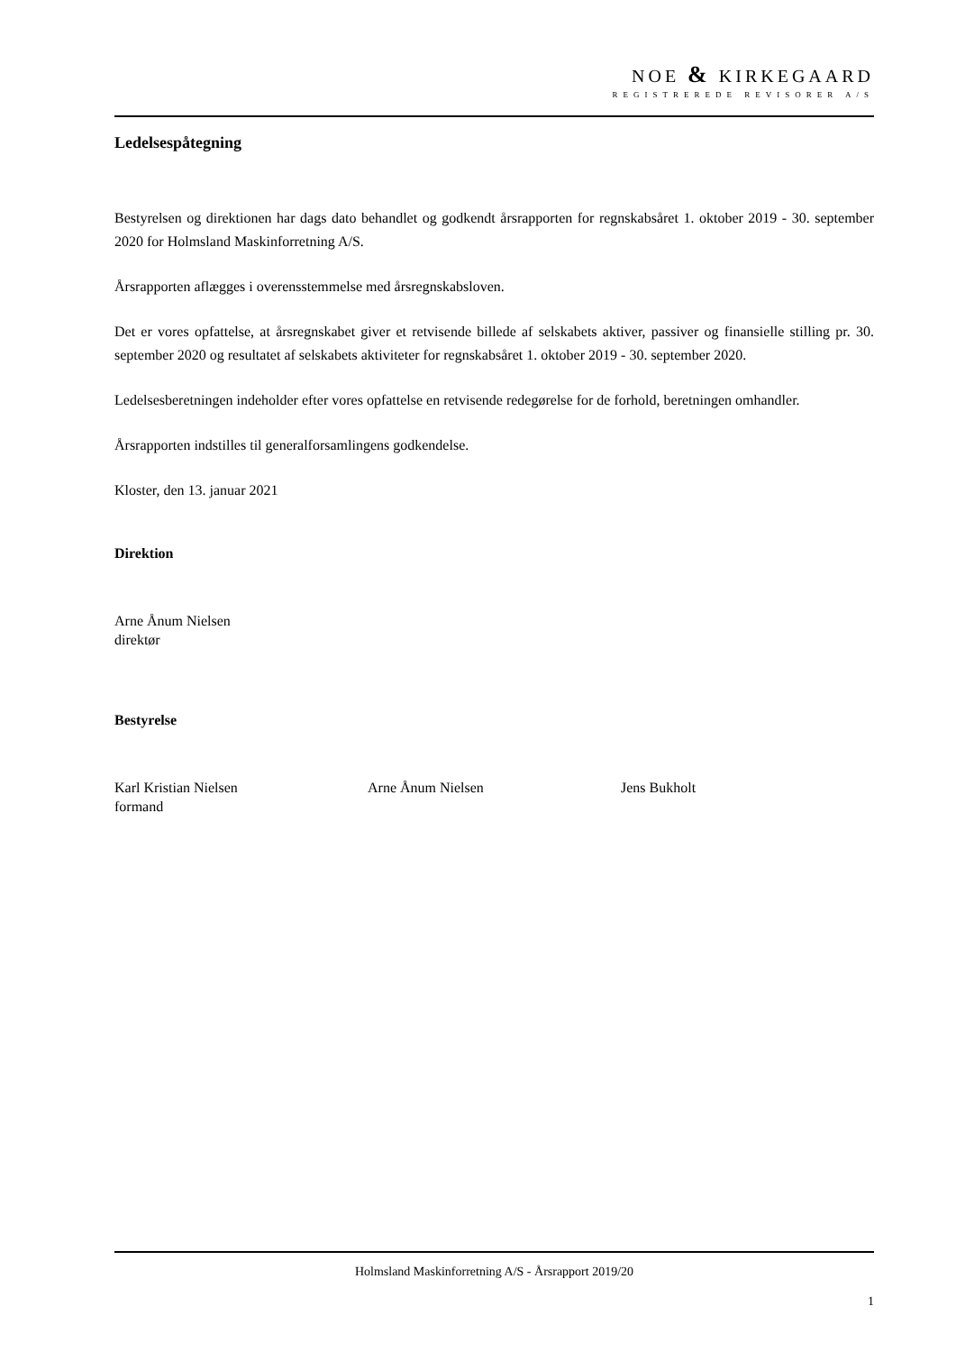NOE & KIRKEGAARD
REGISTREREDE REVISORER A/S
Ledelsespåtegning
Bestyrelsen og direktionen har dags dato behandlet og godkendt årsrapporten for regnskabsåret 1. oktober 2019 - 30. september 2020 for Holmsland Maskinforretning A/S.
Årsrapporten aflægges i overensstemmelse med årsregnskabsloven.
Det er vores opfattelse, at årsregnskabet giver et retvisende billede af selskabets aktiver, passiver og finansielle stilling pr. 30. september 2020 og resultatet af selskabets aktiviteter for regnskabsåret 1. oktober 2019 - 30. september 2020.
Ledelsesberetningen indeholder efter vores opfattelse en retvisende redegørelse for de forhold, beretningen omhandler.
Årsrapporten indstilles til generalforsamlingens godkendelse.
Kloster, den 13. januar 2021
Direktion
Arne Ånum Nielsen
direktør
Bestyrelse
Karl Kristian Nielsen
formand
Arne Ånum Nielsen Jens Bukholt
Holmsland Maskinforretning A/S - Årsrapport 2019/20
1